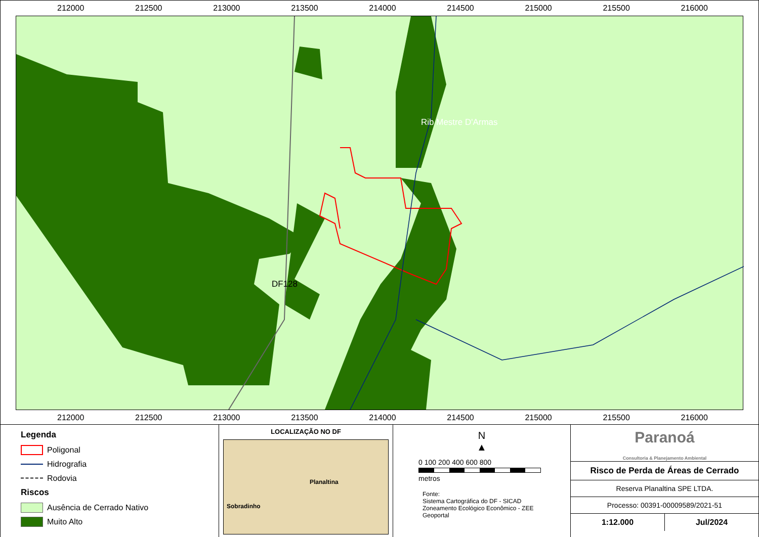212000 212500 213000 213500 214000 214500 215000 215500 216000
DF128
Rib Mestre D'Armas
212000 212500 213000 213500 214000 214500 215000 215500 216000
8271500 8271000 8270500 8270000 8269500
Legenda
Poligonal
Hidrografia
Rodovia
Riscos
Ausência de Cerrado Nativo
Muito Alto
LOCALIZAÇÃO NO DF
Planaltina
Sobradinho
N
▲
0 100 200 400 600 800
metros
Fonte:
Sistema Cartográfica do DF - SICAD
Zoneamento Ecológico Econômico - ZEE
Geoportal
Paranoá
Consultoria & Planejamento Ambiental
Risco de Perda de Áreas de Cerrado
Reserva Planaltina SPE LTDA.
Processo: 00391-00009589/2021-51
1:12.000 Jul/2024